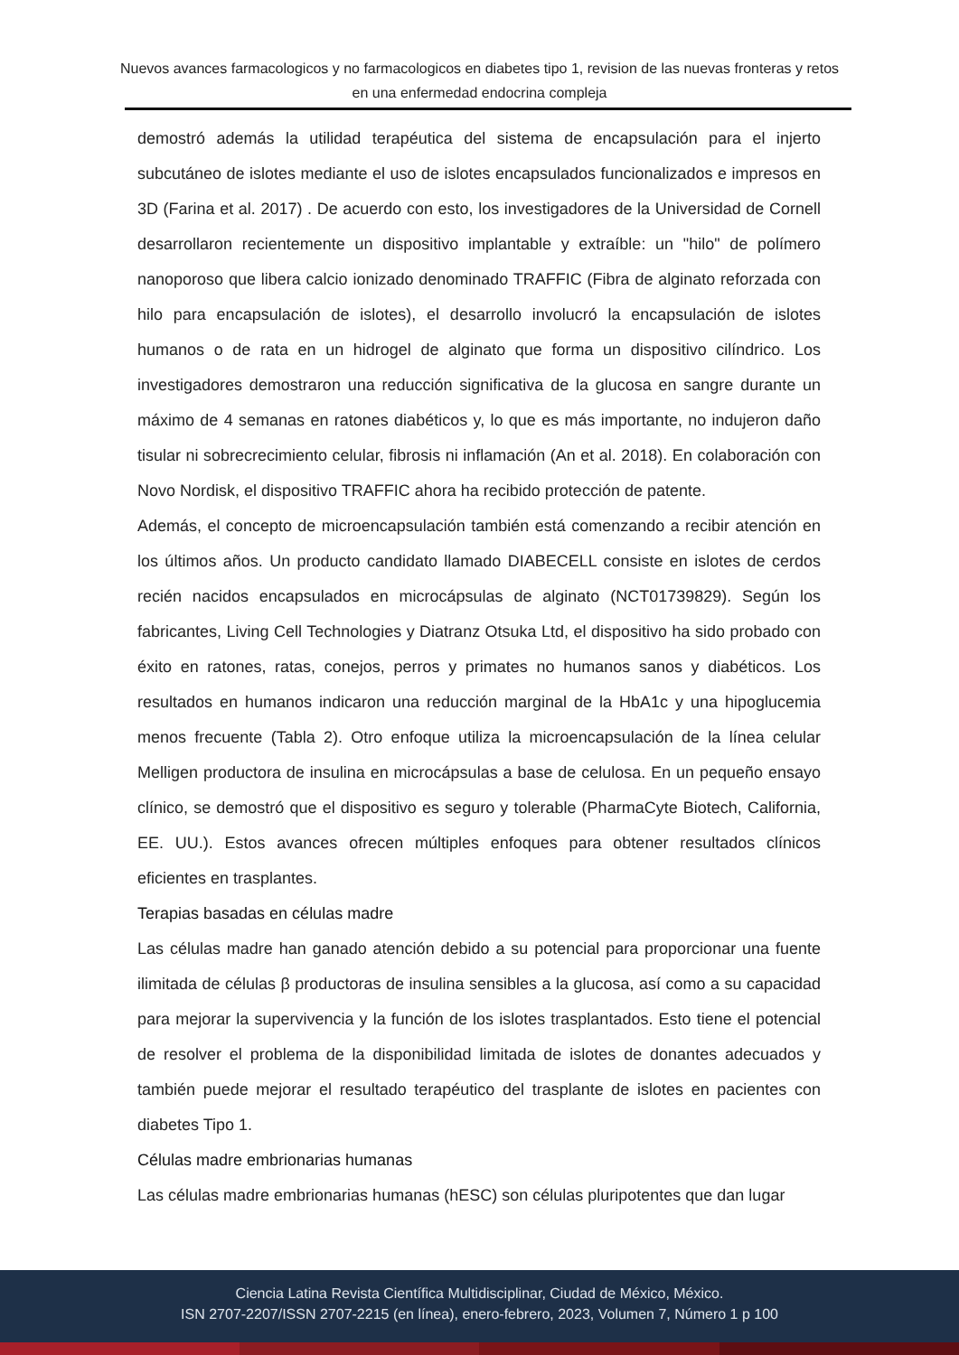Nuevos avances farmacologicos y no farmacologicos en diabetes tipo 1, revision de las nuevas fronteras y retos en una enfermedad endocrina compleja
demostró además la utilidad terapéutica del sistema de encapsulación para el injerto subcutáneo de islotes mediante el uso de islotes encapsulados funcionalizados e impresos en 3D (Farina et al. 2017) . De acuerdo con esto, los investigadores de la Universidad de Cornell desarrollaron recientemente un dispositivo implantable y extraíble: un "hilo" de polímero nanoporoso que libera calcio ionizado denominado TRAFFIC (Fibra de alginato reforzada con hilo para encapsulación de islotes), el desarrollo involucró la encapsulación de islotes humanos o de rata en un hidrogel de alginato que forma un dispositivo cilíndrico. Los investigadores demostraron una reducción significativa de la glucosa en sangre durante un máximo de 4 semanas en ratones diabéticos y, lo que es más importante, no indujeron daño tisular ni sobrecrecimiento celular, fibrosis ni inflamación (An et al. 2018). En colaboración con Novo Nordisk, el dispositivo TRAFFIC ahora ha recibido protección de patente.
Además, el concepto de microencapsulación también está comenzando a recibir atención en los últimos años. Un producto candidato llamado DIABECELL consiste en islotes de cerdos recién nacidos encapsulados en microcápsulas de alginato (NCT01739829). Según los fabricantes, Living Cell Technologies y Diatranz Otsuka Ltd, el dispositivo ha sido probado con éxito en ratones, ratas, conejos, perros y primates no humanos sanos y diabéticos. Los resultados en humanos indicaron una reducción marginal de la HbA1c y una hipoglucemia menos frecuente (Tabla 2). Otro enfoque utiliza la microencapsulación de la línea celular Melligen productora de insulina en microcápsulas a base de celulosa. En un pequeño ensayo clínico, se demostró que el dispositivo es seguro y tolerable (PharmaCyte Biotech, California, EE. UU.). Estos avances ofrecen múltiples enfoques para obtener resultados clínicos eficientes en trasplantes.
Terapias basadas en células madre
Las células madre han ganado atención debido a su potencial para proporcionar una fuente ilimitada de células β productoras de insulina sensibles a la glucosa, así como a su capacidad para mejorar la supervivencia y la función de los islotes trasplantados. Esto tiene el potencial de resolver el problema de la disponibilidad limitada de islotes de donantes adecuados y también puede mejorar el resultado terapéutico del trasplante de islotes en pacientes con diabetes Tipo 1.
Células madre embrionarias humanas
Las células madre embrionarias humanas (hESC) son células pluripotentes que dan lugar
Ciencia Latina Revista Científica Multidisciplinar, Ciudad de México, México.
ISN 2707-2207/ISSN 2707-2215 (en línea), enero-febrero, 2023, Volumen 7, Número 1 p 100